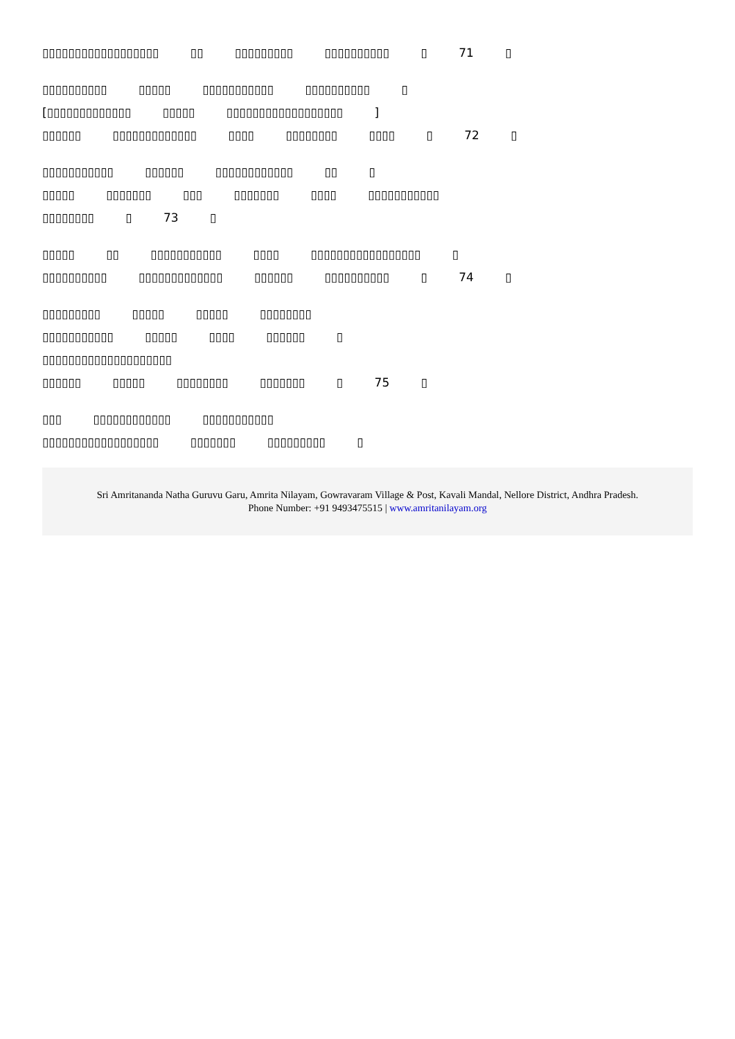▯▯▯▯▯▯▯▯▯▯▯▯▯▯▯▯▯▯ ▯▯ ▯▯▯▯▯▯▯▯▯ ▯▯▯▯▯▯▯▯▯▯ ▯ 71 ▯
▯▯▯▯▯▯▯▯▯▯ ▯▯▯▯▯ ▯▯▯▯▯▯▯▯▯▯▯ ▯▯▯▯▯▯▯▯▯▯ ▯
[▯▯▯▯▯▯▯▯▯▯▯▯▯ ▯▯▯▯▯ ▯▯▯▯▯▯▯▯▯▯▯▯▯▯▯▯▯▯ ]
▯▯▯▯▯▯ ▯▯▯▯▯▯▯▯▯▯▯▯▯ ▯▯▯▯ ▯▯▯▯▯▯▯▯ ▯▯▯▯ ▯ 72 ▯
▯▯▯▯▯▯▯▯▯▯▯ ▯▯▯▯▯▯ ▯▯▯▯▯▯▯▯▯▯▯▯ ▯▯ ▯
▯▯▯▯▯ ▯▯▯▯▯▯▯ ▯▯▯ ▯▯▯▯▯▯▯ ▯▯▯▯ ▯▯▯▯▯▯▯▯▯▯▯
▯▯▯▯▯▯▯▯ ▯ 73 ▯
▯▯▯▯▯ ▯▯ ▯▯▯▯▯▯▯▯▯▯▯ ▯▯▯▯ ▯▯▯▯▯▯▯▯▯▯▯▯▯▯▯▯▯ ▯
▯▯▯▯▯▯▯▯▯▯ ▯▯▯▯▯▯▯▯▯▯▯▯▯ ▯▯▯▯▯▯ ▯▯▯▯▯▯▯▯▯▯ ▯ 74 ▯
▯▯▯▯▯▯▯▯▯ ▯▯▯▯▯ ▯▯▯▯▯ ▯▯▯▯▯▯▯▯
▯▯▯▯▯▯▯▯▯▯▯ ▯▯▯▯▯ ▯▯▯▯ ▯▯▯▯▯▯ ▯
▯▯▯▯▯▯▯▯▯▯▯▯▯▯▯▯▯▯▯▯
▯▯▯▯▯▯ ▯▯▯▯▯ ▯▯▯▯▯▯▯▯ ▯▯▯▯▯▯▯ ▯ 75 ▯
▯▯▯ ▯▯▯▯▯▯▯▯▯▯▯▯ ▯▯▯▯▯▯▯▯▯▯▯
▯▯▯▯▯▯▯▯▯▯▯▯▯▯▯▯▯▯ ▯▯▯▯▯▯▯ ▯▯▯▯▯▯▯▯▯ ▯
Sri Amritananda Natha Guruvu Garu, Amrita Nilayam, Gowravaram Village & Post, Kavali Mandal, Nellore District, Andhra Pradesh.
Phone Number: +91 9493475515 | www.amritanilayam.org